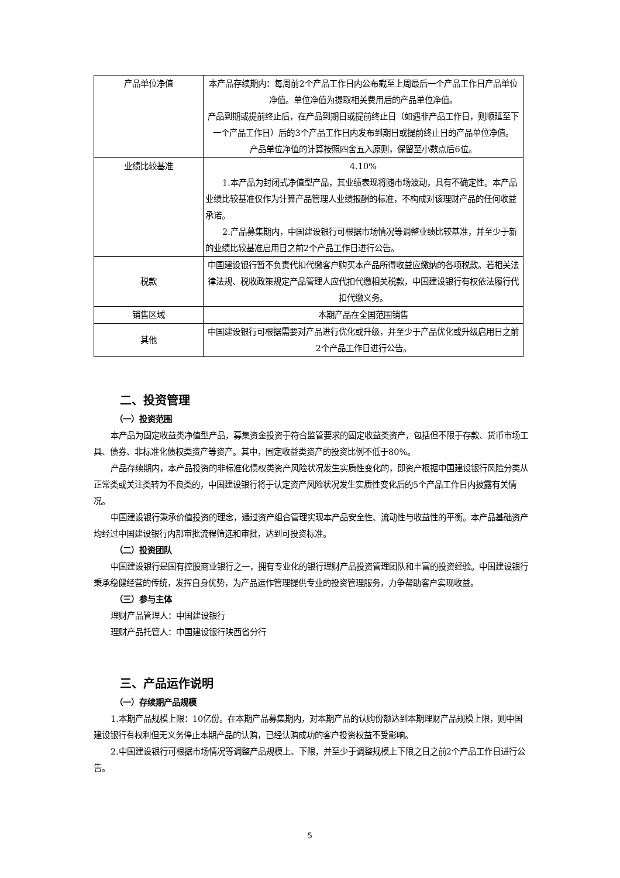| 产品单位净值 | 本产品存续期内：每周前2个产品工作日内公布截至上周最后一个产品工作日产品单位净值。单位净值为提取相关费用后的产品单位净值。 产品到期或提前终止后，在产品到期日或提前终止日（如遇非产品工作日，则顺延至下一个产品工作日）后的3个产品工作日内发布到期日或提前终止日的产品单位净值。 产品单位净值的计算按照四舍五入原则，保留至小数点后6位。 |
| 业绩比较基准 | 4.10% 1.本产品为封闭式净值型产品，其业绩表现将随市场波动，具有不确定性。本产品业绩比较基准仅作为计算产品管理人业绩报酬的标准，不构成对该理财产品的任何收益承诺。 2.产品募集期内，中国建设银行可根据市场情况等调整业绩比较基准，并至少于新的业绩比较基准启用日之前2个产品工作日进行公告。 |
| 税款 | 中国建设银行暂不负责代扣代缴客户购买本产品所得收益应缴纳的各项税款。若相关法律法规、税收政策规定产品管理人应代扣代缴相关税款，中国建设银行有权依法履行代扣代缴义务。 |
| 销售区域 | 本期产品在全国范围销售 |
| 其他 | 中国建设银行可根据需要对产品进行优化或升级，并至少于产品优化或升级启用日之前2个产品工作日进行公告。 |
二、投资管理
（一）投资范围
本产品为固定收益类净值型产品，募集资金投资于符合监管要求的固定收益类资产，包括但不限于存款、货币市场工具、债券、非标准化债权类资产等资产。其中，固定收益类资产的投资比例不低于80%。
产品存续期内，本产品投资的非标准化债权类资产风险状况发生实质性变化的，即资产根据中国建设银行风险分类从正常类或关注类转为不良类的，中国建设银行将于认定资产风险状况发生实质性变化后的5个产品工作日内披露有关情况。
中国建设银行秉承价值投资的理念，通过资产组合管理实现本产品安全性、流动性与收益性的平衡。本产品基础资产均经过中国建设银行内部审批流程筛选和审批，达到可投资标准。
（二）投资团队
中国建设银行是国有控股商业银行之一，拥有专业化的银行理财产品投资管理团队和丰富的投资经验。中国建设银行秉承稳健经营的传统，发挥自身优势，为产品运作管理提供专业的投资管理服务，力争帮助客户实现收益。
（三）参与主体
理财产品管理人：中国建设银行
理财产品托管人：中国建设银行陕西省分行
三、产品运作说明
（一）存续期产品规模
1.本期产品规模上限：10亿份。在本期产品募集期内，对本期产品的认购份额达到本期理财产品规模上限，则中国建设银行有权利但无义务停止本期产品的认购，已经认购成功的客户投资权益不受影响。
2.中国建设银行可根据市场情况等调整产品规模上、下限，并至少于调整规模上下限之日之前2个产品工作日进行公告。
5